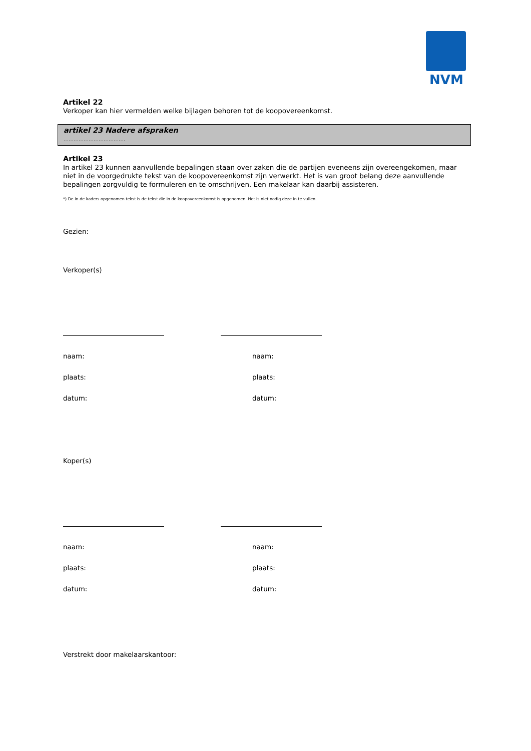NVM
Artikel 22
Verkoper kan hier vermelden welke bijlagen behoren tot de koopovereenkomst.
artikel 23 Nadere afspraken
……………………………….
Artikel 23
In artikel 23 kunnen aanvullende bepalingen staan over zaken die de partijen eveneens zijn overeengekomen, maar niet in de voorgedrukte tekst van de koopovereenkomst zijn verwerkt. Het is van groot belang deze aanvullende bepalingen zorgvuldig te formuleren en te omschrijven. Een makelaar kan daarbij assisteren.
*) De in de kaders opgenomen tekst is de tekst die in de koopovereenkomst is opgenomen. Het is niet nodig deze in te vullen.
Gezien:
Verkoper(s)
naam: naam:
plaats: plaats:
datum: datum:
Koper(s)
naam: naam:
plaats: plaats:
datum: datum:
Verstrekt door makelaarskantoor: